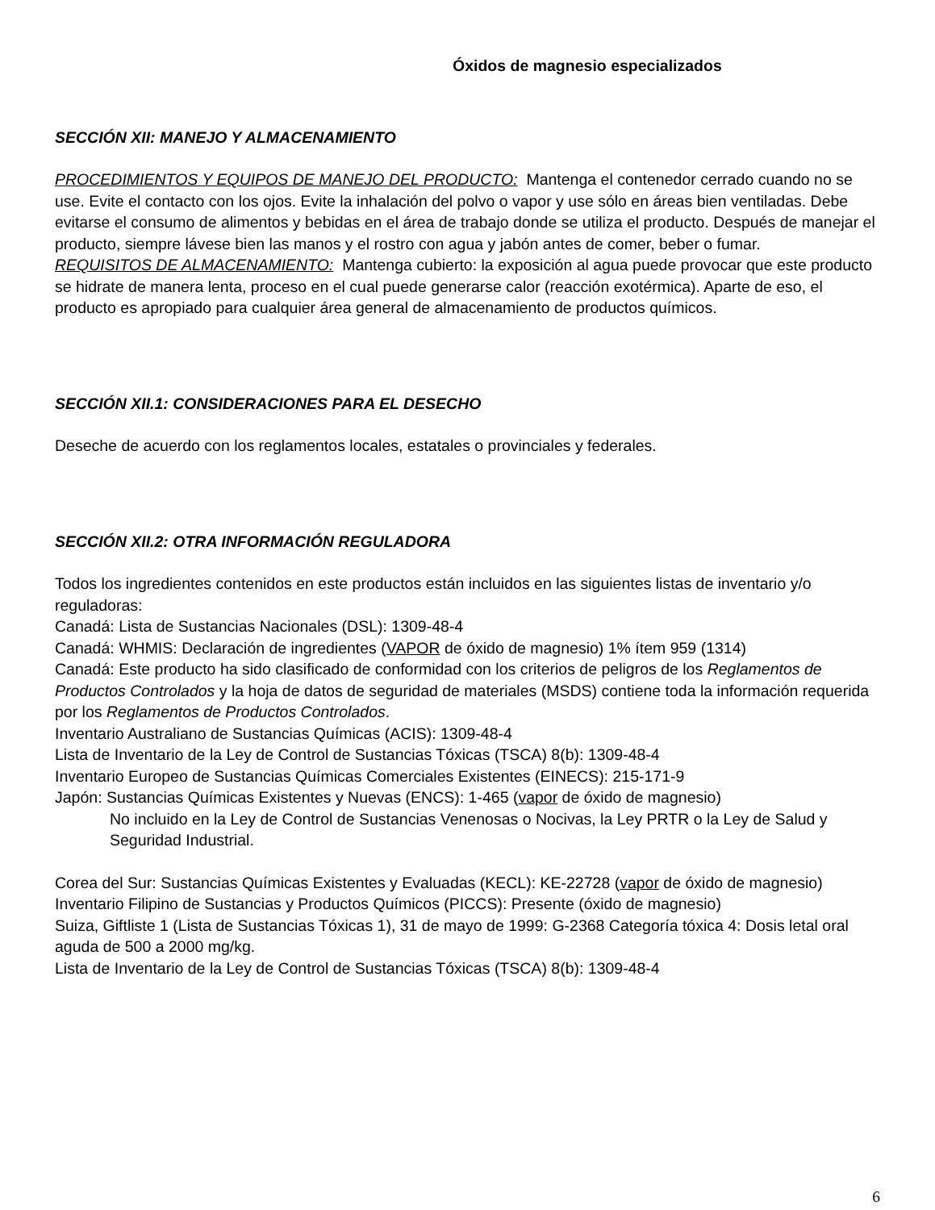Óxidos de magnesio especializados
SECCIÓN XII: MANEJO Y ALMACENAMIENTO
PROCEDIMIENTOS Y EQUIPOS DE MANEJO DEL PRODUCTO: Mantenga el contenedor cerrado cuando no se use. Evite el contacto con los ojos. Evite la inhalación del polvo o vapor y use sólo en áreas bien ventiladas. Debe evitarse el consumo de alimentos y bebidas en el área de trabajo donde se utiliza el producto. Después de manejar el producto, siempre lávese bien las manos y el rostro con agua y jabón antes de comer, beber o fumar.
REQUISITOS DE ALMACENAMIENTO: Mantenga cubierto: la exposición al agua puede provocar que este producto se hidrate de manera lenta, proceso en el cual puede generarse calor (reacción exotérmica). Aparte de eso, el producto es apropiado para cualquier área general de almacenamiento de productos químicos.
SECCIÓN XII.1: CONSIDERACIONES PARA EL DESECHO
Deseche de acuerdo con los reglamentos locales, estatales o provinciales y federales.
SECCIÓN XII.2: OTRA INFORMACIÓN REGULADORA
Todos los ingredientes contenidos en este productos están incluidos en las siguientes listas de inventario y/o reguladoras:
Canadá: Lista de Sustancias Nacionales (DSL): 1309-48-4
Canadá: WHMIS: Declaración de ingredientes (VAPOR de óxido de magnesio) 1% ítem 959 (1314)
Canadá: Este producto ha sido clasificado de conformidad con los criterios de peligros de los Reglamentos de Productos Controlados y la hoja de datos de seguridad de materiales (MSDS) contiene toda la información requerida por los Reglamentos de Productos Controlados.
Inventario Australiano de Sustancias Químicas (ACIS): 1309-48-4
Lista de Inventario de la Ley de Control de Sustancias Tóxicas (TSCA) 8(b): 1309-48-4
Inventario Europeo de Sustancias Químicas Comerciales Existentes (EINECS): 215-171-9
Japón: Sustancias Químicas Existentes y Nuevas (ENCS): 1-465 (vapor de óxido de magnesio)
No incluido en la Ley de Control de Sustancias Venenosas o Nocivas, la Ley PRTR o la Ley de Salud y Seguridad Industrial.
Corea del Sur: Sustancias Químicas Existentes y Evaluadas (KECL): KE-22728 (vapor de óxido de magnesio)
Inventario Filipino de Sustancias y Productos Químicos (PICCS): Presente (óxido de magnesio)
Suiza, Giftliste 1 (Lista de Sustancias Tóxicas 1), 31 de mayo de 1999: G-2368 Categoría tóxica 4: Dosis letal oral aguda de 500 a 2000 mg/kg.
Lista de Inventario de la Ley de Control de Sustancias Tóxicas (TSCA) 8(b): 1309-48-4
6